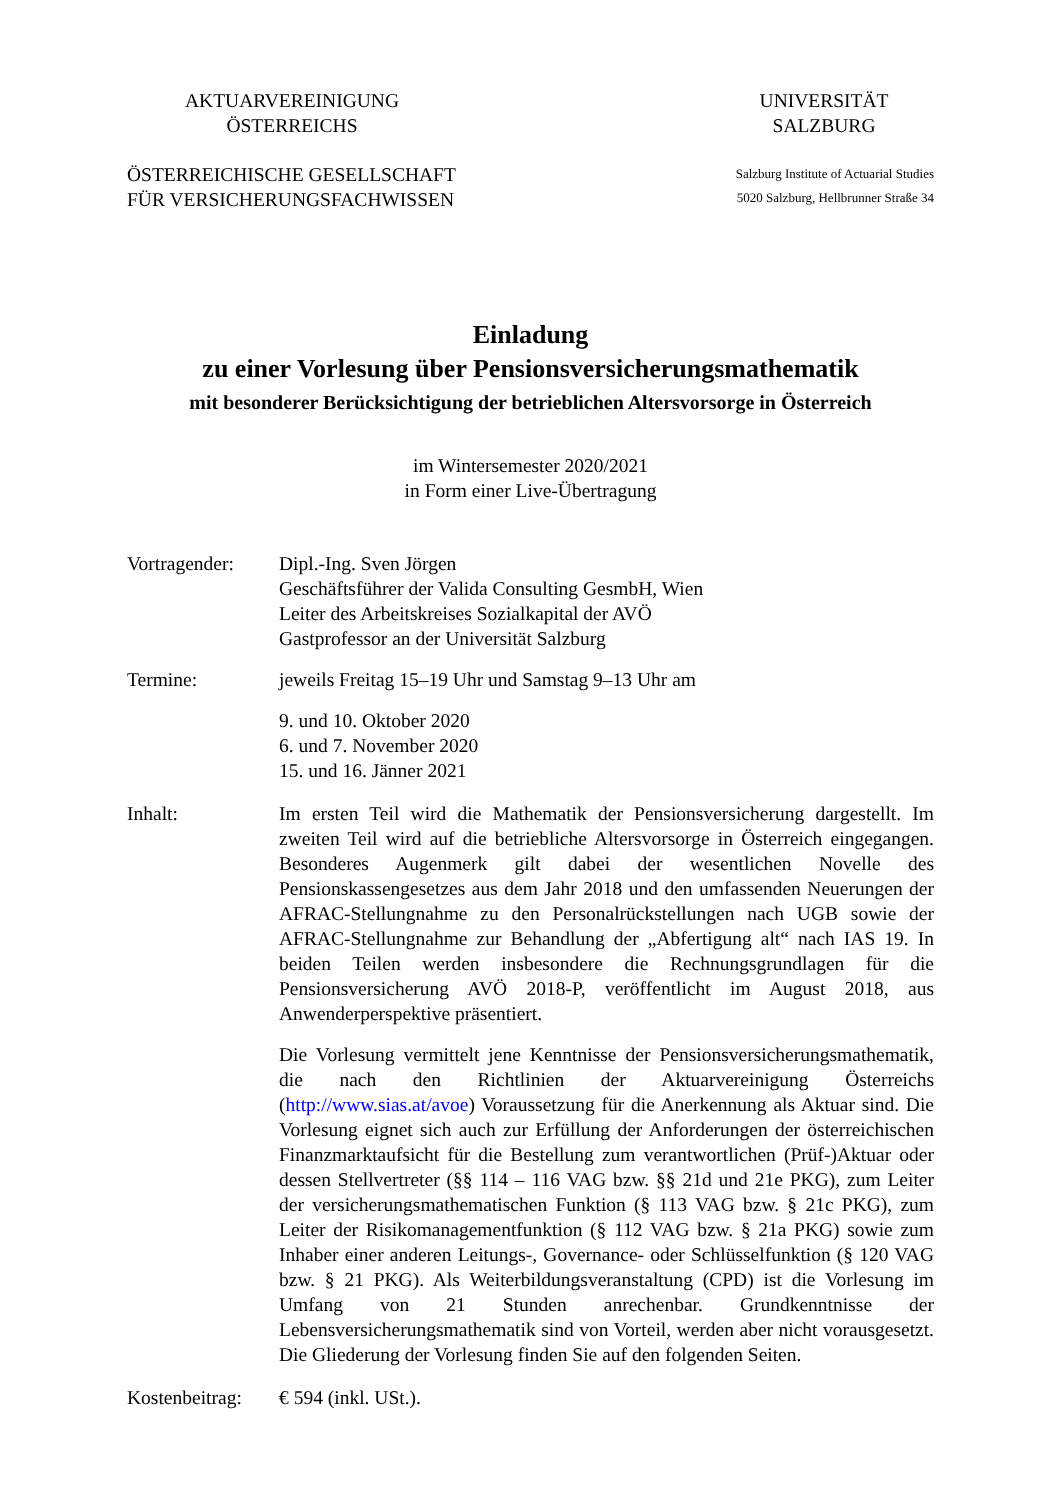AKTUARVEREINIGUNG
ÖSTERREICHS
UNIVERSITÄT
SALZBURG
ÖSTERREICHISCHE GESELLSCHAFT
FÜR VERSICHERUNGSFACHWISSEN
Salzburg Institute of Actuarial Studies
5020 Salzburg, Hellbrunner Straße 34
Einladung
zu einer Vorlesung über Pensionsversicherungsmathematik
mit besonderer Berücksichtigung der betrieblichen Altersvorsorge in Österreich
im Wintersemester 2020/2021
in Form einer Live-Übertragung
Vortragender:
Dipl.-Ing. Sven Jörgen
Geschäftsführer der Valida Consulting GesmbH, Wien
Leiter des Arbeitskreises Sozialkapital der AVÖ
Gastprofessor an der Universität Salzburg
Termine: jeweils Freitag 15–19 Uhr und Samstag 9–13 Uhr am
9. und 10. Oktober 2020
6. und 7. November 2020
15. und 16. Jänner 2021
Inhalt: Im ersten Teil wird die Mathematik der Pensionsversicherung dargestellt. Im zweiten Teil wird auf die betriebliche Altersvorsorge in Österreich eingegangen. Besonderes Augenmerk gilt dabei der wesentlichen Novelle des Pensionskassengesetzes aus dem Jahr 2018 und den umfassenden Neuerungen der AFRAC-Stellungnahme zu den Personalrückstellungen nach UGB sowie der AFRAC-Stellungnahme zur Behandlung der „Abfertigung alt“ nach IAS 19. In beiden Teilen werden insbesondere die Rechnungsgrundlagen für die Pensionsversicherung AVÖ 2018-P, veröffentlicht im August 2018, aus Anwenderperspektive präsentiert.
Die Vorlesung vermittelt jene Kenntnisse der Pensionsversicherungsmathematik, die nach den Richtlinien der Aktuarvereinigung Österreichs (http://www.sias.at/avoe) Voraussetzung für die Anerkennung als Aktuar sind. Die Vorlesung eignet sich auch zur Erfüllung der Anforderungen der österreichischen Finanzmarktaufsicht für die Bestellung zum verantwortlichen (Prüf-)Aktuar oder dessen Stellvertreter (§§ 114 – 116 VAG bzw. §§ 21d und 21e PKG), zum Leiter der versicherungsmathematischen Funktion (§ 113 VAG bzw. § 21c PKG), zum Leiter der Risikomanagementfunktion (§ 112 VAG bzw. § 21a PKG) sowie zum Inhaber einer anderen Leitungs-, Governance- oder Schlüsselfunktion (§ 120 VAG bzw. § 21 PKG). Als Weiterbildungsveranstaltung (CPD) ist die Vorlesung im Umfang von 21 Stunden anrechenbar. Grundkenntnisse der Lebensversicherungsmathematik sind von Vorteil, werden aber nicht vorausgesetzt. Die Gliederung der Vorlesung finden Sie auf den folgenden Seiten.
Kostenbeitrag:
€ 594 (inkl. USt.).